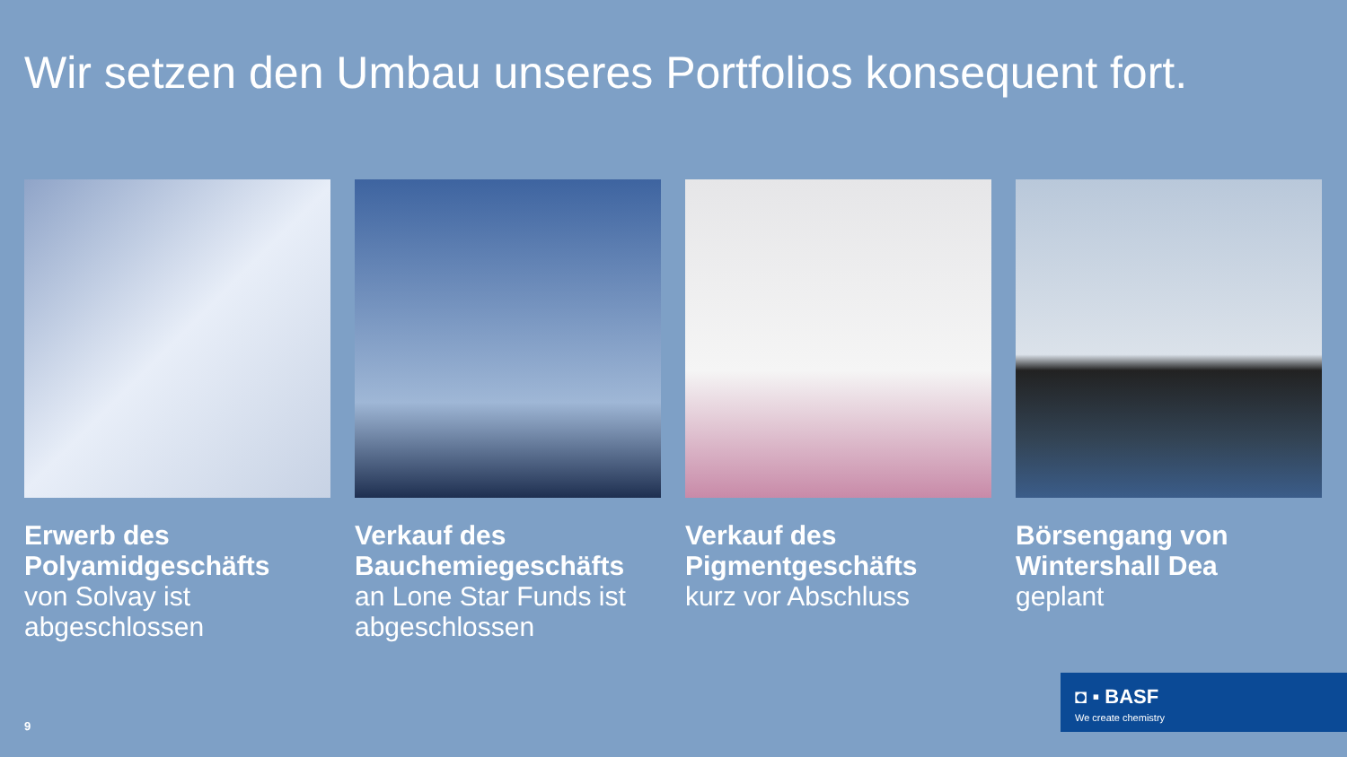Wir setzen den Umbau unseres Portfolios konsequent fort.
Erwerb des Polyamidgeschäfts
von Solvay ist abgeschlossen
Verkauf des Bauchemiegeschäfts
an Lone Star Funds ist abgeschlossen
Verkauf des Pigmentgeschäfts
kurz vor Abschluss
Börsengang von Wintershall Dea
geplant
9
◘ ▪ BASF
We create chemistry